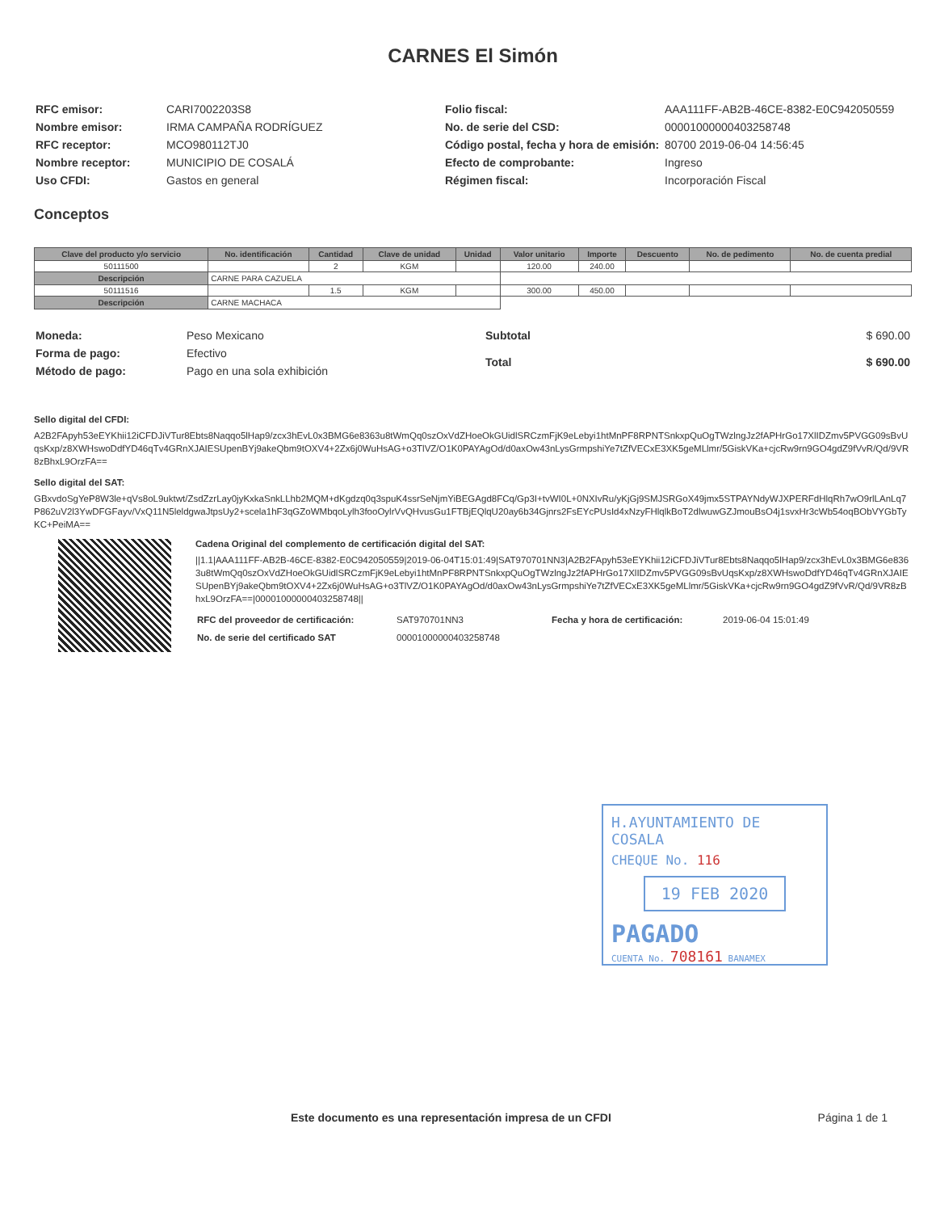CARNES El Simón
| RFC emisor: | CARI7002203S8 |
| Nombre emisor: | IRMA CAMPAÑA RODRÍGUEZ |
| RFC receptor: | MCO980112TJ0 |
| Nombre receptor: | MUNICIPIO DE COSALÁ |
| Uso CFDI: | Gastos en general |
| Folio fiscal: | AAA111FF-AB2B-46CE-8382-E0C942050559 |
| No. de serie del CSD: | 00001000000403258748 |
| Código postal, fecha y hora de emisión: | 80700 2019-06-04 14:56:45 |
| Efecto de comprobante: | Ingreso |
| Régimen fiscal: | Incorporación Fiscal |
Conceptos
| Clave del producto y/o servicio | No. identificación | Cantidad | Clave de unidad | Unidad | Valor unitario | Importe | Descuento | No. de pedimento | No. de cuenta predial |
| --- | --- | --- | --- | --- | --- | --- | --- | --- | --- |
| 50111500 | | 2 | KGM | | 120.00 | 240.00 | | | |
| Descripción | CARNE PARA CAZUELA | | | | | | | | |
| 50111516 | | 1.5 | KGM | | 300.00 | 450.00 | | | |
| Descripción | CARNE MACHACA | | | | | | | | |
| Moneda: | Peso Mexicano |
| Forma de pago: | Efectivo |
| Método de pago: | Pago en una sola exhibición |
| Subtotal | $ 690.00 |
| Total | $ 690.00 |
Sello digital del CFDI:
A2B2FApyh53eEYKhii12iCFDJiVTur8Ebts8Naqqo5lHap9/zcx3hEvL0x3BMG6e8363u8tWmQq0szOxVdZHoeOkGUidlSRCzmFjK9eLebyi1htMnPF8RPNTSnkxpQuOgTWzlngJz2fAPHrGo17XlIDZmv5PVGG09sBvUqsKxp/z8XWHswoDdfYD46qTv4GRnXJAIESUpenBYj9akeQbm9tOXV4+2Zx6j0WuHsAG+o3TlVZ/O1K0PAYAgOd/d0axOw43nLysGrmpshiYe7tZfVECxE3XK5geMLlmr/5GiskVKa+cjcRw9rn9GO4gdZ9fVvR/Qd/9VR8zBhxL9OrzFA==
Sello digital del SAT:
GBxvdoSgYeP8W3le+qVs8oL9uktwt/ZsdZzrLay0jyKxkaSnkLLhb2MQM+dKgdzq0q3spuK4ssrSeNjmYiBEGAgd8FCq/Gp3I+tvWI0L+0NXIvRu/yKjGj9SMJSRGoX49jmx5STPAYNdyWJXPERFdHlqRh7wO9rlLAnLq7P862uV2l3YwDFGFayv/VxQ11N5leldgwaJtpsUy2+scela1hF3qGZoWMbqoLylh3fooOylrVvQHvusGu1FTBjEQlqU20ay6b34Gjnrs2FsEYcPUsId4xNzyFHlqlkBoT2dlwuwGZJmouBsO4j1svxHr3cWb54oqBObVYGbTyKC+PeiMA==
Cadena Original del complemento de certificación digital del SAT:
||1.1|AAA111FF-AB2B-46CE-8382-E0C942050559|2019-06-04T15:01:49|SAT970701NN3|A2B2FApyh53eEYKhii12iCFDJiVTur8Ebts8Naqqo5lHap9/zcx3hEvL0x3BMG6e8363u8tWmQq0szOxVdZHoeOkGUidlSRCzmFjK9eLebyi1htMnPF8RPNTSnkxpQuOgTWzlngJz2fAPHrGo17XlIDZmv5PVGG09sBvUqsKxp/z8XWHswoDdfYD46qTv4GRnXJAIESUpenBYj9akeQbm9tOXV4+2Zx6j0WuHsAG+o3TlVZ/O1K0PAYAgOd/d0axOw43nLysGrmpshiYe7tZfVECxE3XK5geMLlmr/5GiskVKa+cjcRw9rn9GO4gdZ9fVvR/Qd/9VR8zBhxL9OrzFA==|00001000000403258748||
| RFC del proveedor de certificación: | SAT970701NN3 | Fecha y hora de certificación: | 2019-06-04 15:01:49 |
| No. de serie del certificado SAT | 00001000000403258748 | | |
H.AYUNTAMIENTO DE COSALA
CHEQUE No. 116
19 FEB 2020
PAGADO
CUENTA No. 708161 BANAMEX
Este documento es una representación impresa de un CFDI Página 1 de 1